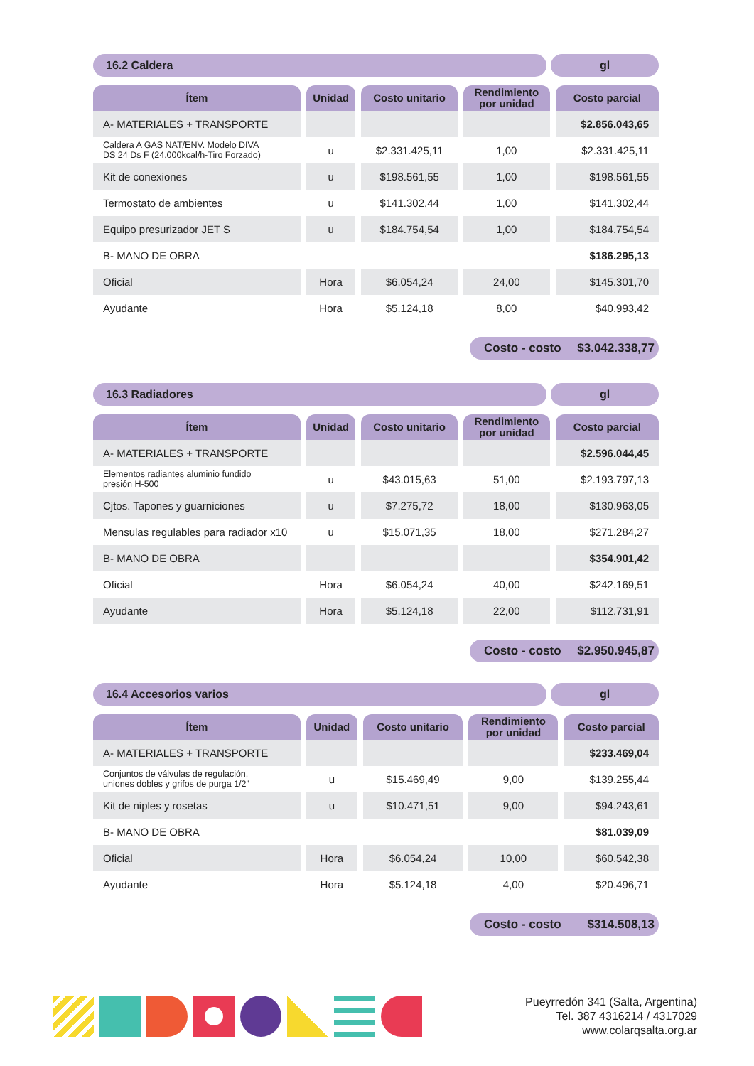16.2 Caldera gl
| Ítem | Unidad | Costo unitario | Rendimiento por unidad | Costo parcial |
| --- | --- | --- | --- | --- |
| A- MATERIALES + TRANSPORTE | | | | $2.856.043,65 |
| Caldera A GAS NAT/ENV. Modelo DIVA DS 24 Ds F (24.000kcal/h-Tiro Forzado) | u | $2.331.425,11 | 1,00 | $2.331.425,11 |
| Kit de conexiones | u | $198.561,55 | 1,00 | $198.561,55 |
| Termostato de ambientes | u | $141.302,44 | 1,00 | $141.302,44 |
| Equipo presurizador JET S | u | $184.754,54 | 1,00 | $184.754,54 |
| B- MANO DE OBRA | | | | $186.295,13 |
| Oficial | Hora | $6.054,24 | 24,00 | $145.301,70 |
| Ayudante | Hora | $5.124,18 | 8,00 | $40.993,42 |
Costo - costo $3.042.338,77
16.3 Radiadores gl
| Ítem | Unidad | Costo unitario | Rendimiento por unidad | Costo parcial |
| --- | --- | --- | --- | --- |
| A- MATERIALES + TRANSPORTE | | | | $2.596.044,45 |
| Elementos radiantes aluminio fundido presión H-500 | u | $43.015,63 | 51,00 | $2.193.797,13 |
| Cjtos. Tapones y guarniciones | u | $7.275,72 | 18,00 | $130.963,05 |
| Mensulas regulables para radiador x10 | u | $15.071,35 | 18,00 | $271.284,27 |
| B- MANO DE OBRA | | | | $354.901,42 |
| Oficial | Hora | $6.054,24 | 40,00 | $242.169,51 |
| Ayudante | Hora | $5.124,18 | 22,00 | $112.731,91 |
Costo - costo $2.950.945,87
16.4 Accesorios varios gl
| Ítem | Unidad | Costo unitario | Rendimiento por unidad | Costo parcial |
| --- | --- | --- | --- | --- |
| A- MATERIALES + TRANSPORTE | | | | $233.469,04 |
| Conjuntos de válvulas de regulación, uniones dobles y grifos de purga 1/2” | u | $15.469,49 | 9,00 | $139.255,44 |
| Kit de niples y rosetas | u | $10.471,51 | 9,00 | $94.243,61 |
| B- MANO DE OBRA | | | | $81.039,09 |
| Oficial | Hora | $6.054,24 | 10,00 | $60.542,38 |
| Ayudante | Hora | $5.124,18 | 4,00 | $20.496,71 |
Costo - costo $314.508,13
Pueyrredón 341 (Salta, Argentina)
Tel. 387 4316214 / 4317029
www.colarqsalta.org.ar